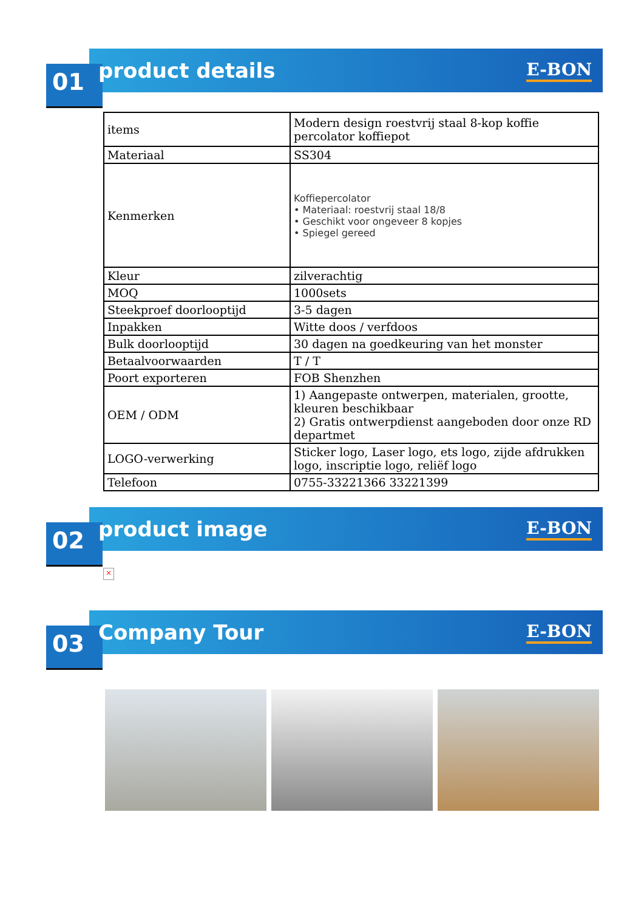product details E-BON
01
| items | Modern design roestvrij staal 8-kop koffie percolator koffiepot |
| Materiaal | SS304 |
| Kenmerken | Koffiepercolator • Materiaal: roestvrij staal 18/8 • Geschikt voor ongeveer 8 kopjes • Spiegel gereed |
| Kleur | zilverachtig |
| MOQ | 1000sets |
| Steekproef doorlooptijd | 3-5 dagen |
| Inpakken | Witte doos / verfdoos |
| Bulk doorlooptijd | 30 dagen na goedkeuring van het monster |
| Betaalvoorwaarden | T / T |
| Poort exporteren | FOB Shenzhen |
| OEM / ODM | 1) Aangepaste ontwerpen, materialen, grootte, kleuren beschikbaar 2) Gratis ontwerpdienst aangeboden door onze RD departmet |
| LOGO-verwerking | Sticker logo, Laser logo, ets logo, zijde afdrukken logo, inscriptie logo, reliëf logo |
| Telefoon | 0755-33221366 33221399 |
product image E-BON
02
×
Company Tour E-BON
03